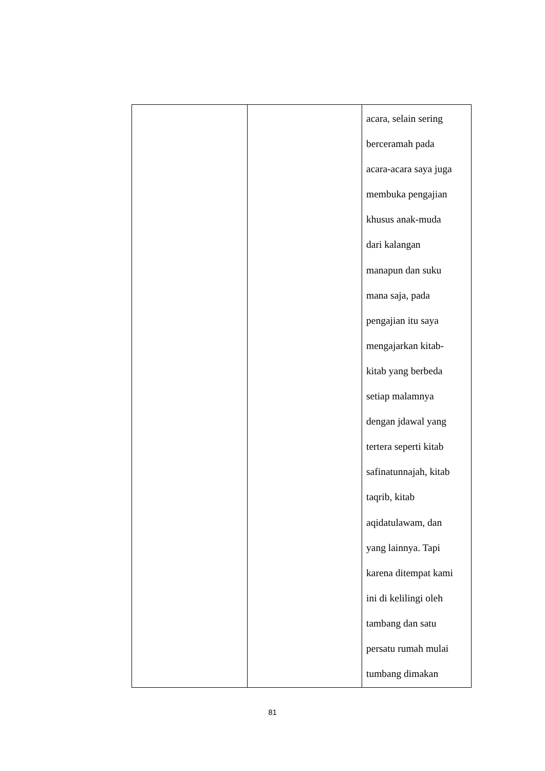| | | acara, selain sering berceramah pada acara-acara saya juga membuka pengajian khusus anak-muda dari kalangan manapun dan suku mana saja, pada pengajian itu saya mengajarkan kitab- kitab yang berbeda setiap malamnya dengan jdawal yang tertera seperti kitab safinatunnajah, kitab taqrib, kitab aqidatulawam, dan yang lainnya. Tapi karena ditempat kami ini di kelilingi oleh tambang dan satu persatu rumah mulai tumbang dimakan |
81